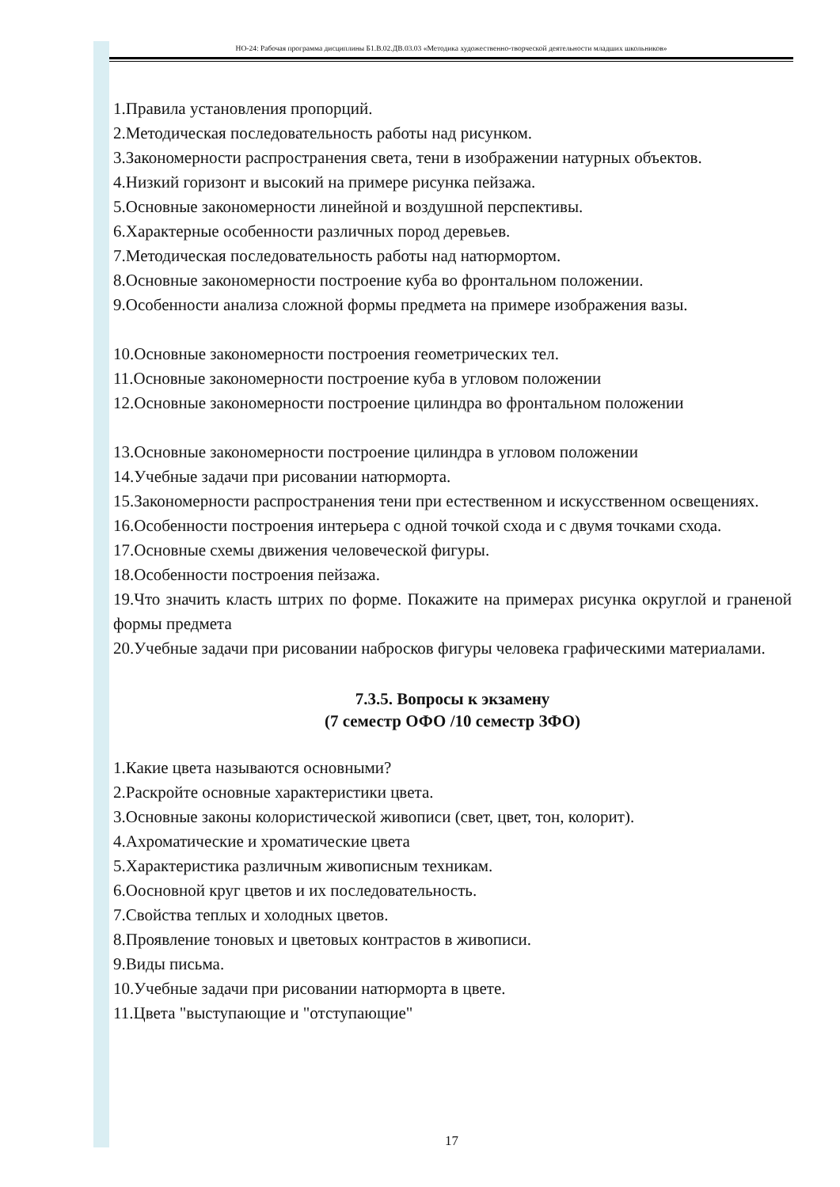НО-24: Рабочая программа дисциплины Б1.В.02.ДВ.03.03 «Методика художественно-творческой деятельности младших школьников»
1.Правила установления пропорций.
2.Методическая последовательность работы над рисунком.
3.Закономерности распространения света, тени в изображении натурных объектов.
4.Низкий горизонт и высокий на примере рисунка пейзажа.
5.Основные закономерности линейной и воздушной перспективы.
6.Характерные особенности различных пород деревьев.
7.Методическая последовательность работы над натюрмортом.
8.Основные закономерности построение куба во фронтальном положении.
9.Особенности анализа сложной формы предмета на примере изображения вазы.
10.Основные закономерности построения геометрических тел.
11.Основные закономерности построение куба в угловом положении
12.Основные закономерности построение цилиндра во фронтальном положении
13.Основные закономерности построение цилиндра в угловом положении
14.Учебные задачи при рисовании натюрморта.
15.Закономерности распространения тени при естественном и искусственном освещениях.
16.Особенности построения интерьера с одной точкой схода и с двумя точками схода.
17.Основные схемы движения человеческой фигуры.
18.Особенности построения пейзажа.
19.Что значить класть штрих по форме. Покажите на примерах рисунка округлой и граненой формы предмета
20.Учебные задачи при рисовании набросков фигуры человека графическими материалами.
7.3.5. Вопросы к экзамену
(7 семестр ОФО /10 семестр ЗФО)
1.Какие цвета называются основными?
2.Раскройте основные характеристики цвета.
3.Основные законы колористической живописи (свет, цвет, тон, колорит).
4.Ахроматические и хроматические цвета
5.Характеристика различным живописным техникам.
6.Оосновной круг цветов и их последовательность.
7.Свойства теплых и холодных цветов.
8.Проявление тоновых и цветовых контрастов в живописи.
9.Виды письма.
10.Учебные задачи при рисовании натюрморта в цвете.
11.Цвета "выступающие и "отступающие"
17